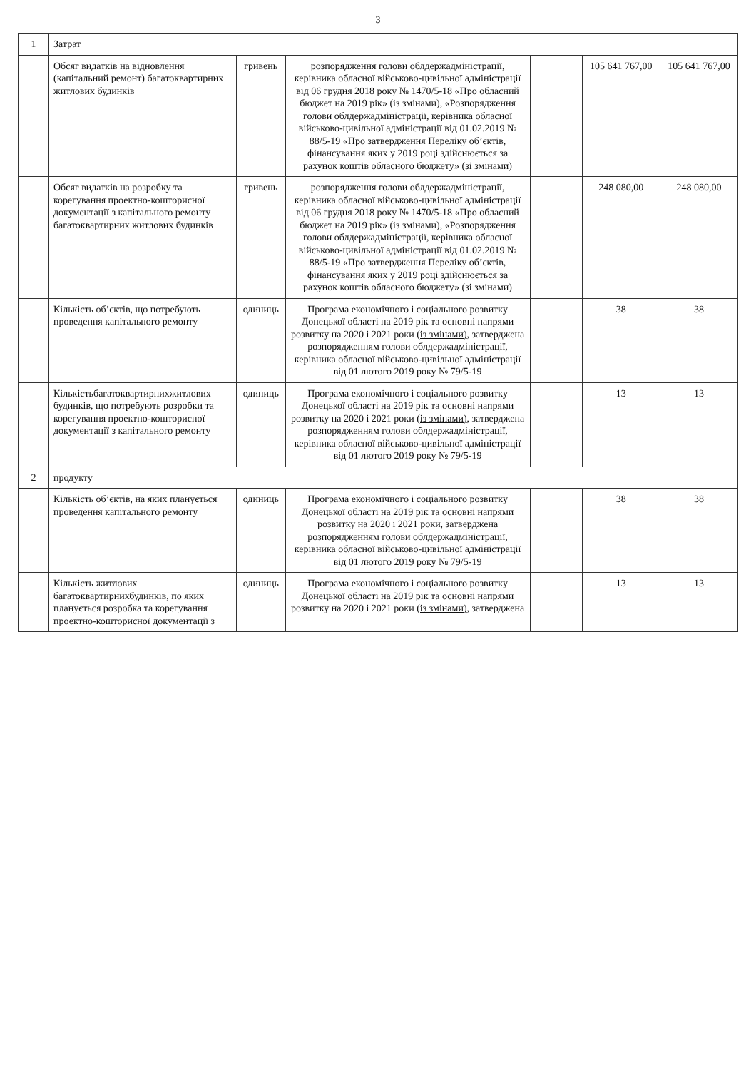3
| 1 | Затрат | | | | | |
| | Обсяг видатків на відновлення (капітальний ремонт) багатоквартирних житлових будинків | гривень | розпорядження голови облдержадміністрації, керівника обласної військово-цивільної адміністрації від 06 грудня 2018 року № 1470/5-18 «Про обласний бюджет на 2019 рік» (із змінами), «Розпорядження голови облдержадміністрації, керівника обласної військово-цивільної адміністрації від 01.02.2019 № 88/5-19 «Про затвердження Переліку об’єктів, фінансування яких у 2019 році здійснюється за рахунок коштів обласного бюджету» (зі змінами) | | 105 641 767,00 | 105 641 767,00 |
| | Обсяг видатків на розробку та корегування проектно-кошторисної документації з капітального ремонту багатоквартирних житлових будинків | гривень | розпорядження голови облдержадміністрації, керівника обласної військово-цивільної адміністрації від 06 грудня 2018 року № 1470/5-18 «Про обласний бюджет на 2019 рік» (із змінами), «Розпорядження голови облдержадміністрації, керівника обласної військово-цивільної адміністрації від 01.02.2019 № 88/5-19 «Про затвердження Переліку об’єктів, фінансування яких у 2019 році здійснюється за рахунок коштів обласного бюджету» (зі змінами) | | 248 080,00 | 248 080,00 |
| | Кількість об’єктів, що потребують проведення капітального ремонту | одиниць | Програма економічного і соціального розвитку Донецької області на 2019 рік та основні напрями розвитку на 2020 і 2021 роки (із змінами) , затверджена розпорядженням голови облдержадміністрації, керівника обласної військово-цивільної адміністрації від 01 лютого 2019 року № 79/5-19 | | 38 | 38 |
| | Кількістьбагатоквартирнихжитлових будинків, що потребують розробки та корегування проектно-кошторисної документації з капітального ремонту | одиниць | Програма економічного і соціального розвитку Донецької області на 2019 рік та основні напрями розвитку на 2020 і 2021 роки (із змінами) , затверджена розпорядженням голови облдержадміністрації, керівника обласної військово-цивільної адміністрації від 01 лютого 2019 року № 79/5-19 | | 13 | 13 |
| 2 | продукту | | | | | |
| | Кількість об’єктів, на яких планується проведення капітального ремонту | одиниць | Програма економічного і соціального розвитку Донецької області на 2019 рік та основні напрями розвитку на 2020 і 2021 роки, затверджена розпорядженням голови облдержадміністрації, керівника обласної військово-цивільної адміністрації від 01 лютого 2019 року № 79/5-19 | | 38 | 38 |
| | Кількість житлових багатоквартирнихбудинків, по яких планується розробка та корегування проектно-кошторисної документації з | одиниць | Програма економічного і соціального розвитку Донецької області на 2019 рік та основні напрями розвитку на 2020 і 2021 роки (із змінами) , затверджена | | 13 | 13 |